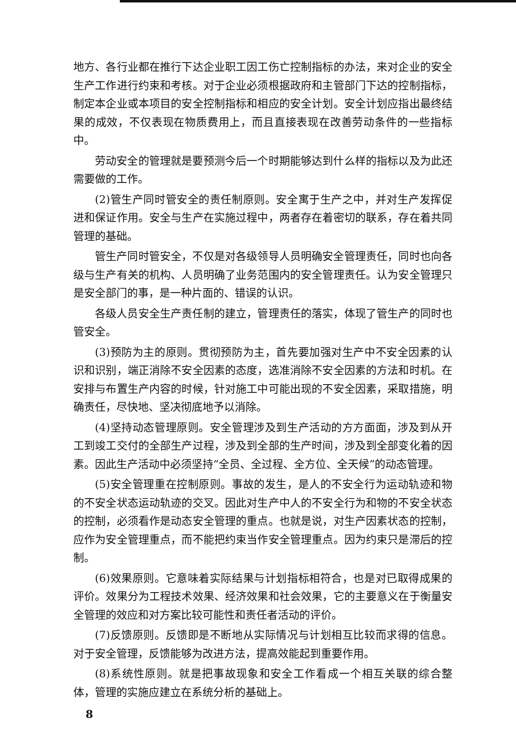地方、各行业都在推行下达企业职工因工伤亡控制指标的办法，来对企业的安全生产工作进行约束和考核。对于企业必须根据政府和主管部门下达的控制指标，制定本企业或本项目的安全控制指标和相应的安全计划。安全计划应指出最终结果的成效，不仅表现在物质费用上，而且直接表现在改善劳动条件的一些指标中。
劳动安全的管理就是要预测今后一个时期能够达到什么样的指标以及为此还需要做的工作。
(2)管生产同时管安全的责任制原则。安全寓于生产之中，并对生产发挥促进和保证作用。安全与生产在实施过程中，两者存在着密切的联系，存在着共同管理的基础。
管生产同时管安全，不仅是对各级领导人员明确安全管理责任，同时也向各级与生产有关的机构、人员明确了业务范围内的安全管理责任。认为安全管理只是安全部门的事，是一种片面的、错误的认识。
各级人员安全生产责任制的建立，管理责任的落实，体现了管生产的同时也管安全。
(3)预防为主的原则。贯彻预防为主，首先要加强对生产中不安全因素的认识和识别，端正消除不安全因素的态度，选准消除不安全因素的方法和时机。在安排与布置生产内容的时候，针对施工中可能出现的不安全因素，采取措施，明确责任，尽快地、坚决彻底地予以消除。
(4)坚持动态管理原则。安全管理涉及到生产活动的方方面面，涉及到从开工到竣工交付的全部生产过程，涉及到全部的生产时间，涉及到全部变化着的因素。因此生产活动中必须坚持“全员、全过程、全方位、全天候”的动态管理。
(5)安全管理重在控制原则。事故的发生，是人的不安全行为运动轨迹和物的不安全状态运动轨迹的交叉。因此对生产中人的不安全行为和物的不安全状态的控制，必须看作是动态安全管理的重点。也就是说，对生产因素状态的控制，应作为安全管理重点，而不能把约束当作安全管理重点。因为约束只是滞后的控制。
(6)效果原则。它意味着实际结果与计划指标相符合，也是对已取得成果的评价。效果分为工程技术效果、经济效果和社会效果，它的主要意义在于衡量安全管理的效应和对方案比较可能性和责任者活动的评价。
(7)反馈原则。反馈即是不断地从实际情况与计划相互比较而求得的信息。对于安全管理，反馈能够为改进方法，提高效能起到重要作用。
(8)系统性原则。就是把事故现象和安全工作看成一个相互关联的综合整体，管理的实施应建立在系统分析的基础上。
8